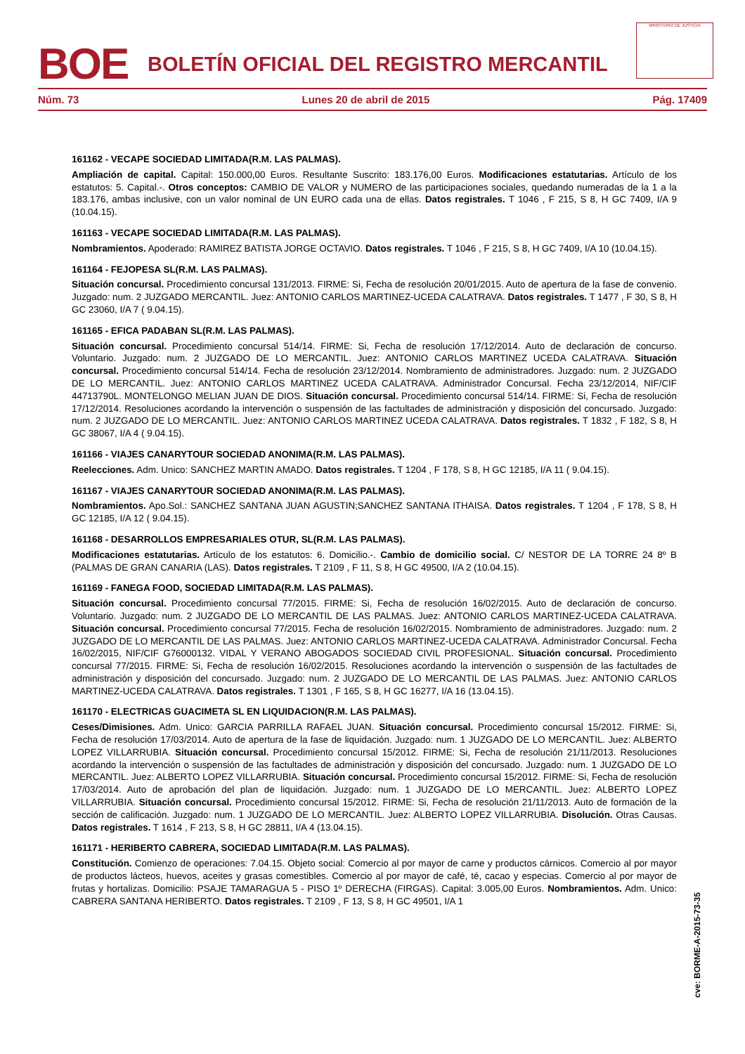BOE
BOLETÍN OFICIAL DEL REGISTRO MERCANTIL
MINISTERIO DE JUSTICIA
Núm. 73 Lunes 20 de abril de 2015 Pág. 17409
161162 - VECAPE SOCIEDAD LIMITADA(R.M. LAS PALMAS).
Ampliación de capital. Capital: 150.000,00 Euros. Resultante Suscrito: 183.176,00 Euros. Modificaciones estatutarias. Artículo de los estatutos: 5. Capital.-. Otros conceptos: CAMBIO DE VALOR y NUMERO de las participaciones sociales, quedando numeradas de la 1 a la 183.176, ambas inclusive, con un valor nominal de UN EURO cada una de ellas. Datos registrales. T 1046 , F 215, S 8, H GC 7409, I/A 9 (10.04.15).
161163 - VECAPE SOCIEDAD LIMITADA(R.M. LAS PALMAS).
Nombramientos. Apoderado: RAMIREZ BATISTA JORGE OCTAVIO. Datos registrales. T 1046 , F 215, S 8, H GC 7409, I/A 10 (10.04.15).
161164 - FEJOPESA SL(R.M. LAS PALMAS).
Situación concursal. Procedimiento concursal 131/2013. FIRME: Si, Fecha de resolución 20/01/2015. Auto de apertura de la fase de convenio. Juzgado: num. 2 JUZGADO MERCANTIL. Juez: ANTONIO CARLOS MARTINEZ-UCEDA CALATRAVA. Datos registrales. T 1477 , F 30, S 8, H GC 23060, I/A 7 ( 9.04.15).
161165 - EFICA PADABAN SL(R.M. LAS PALMAS).
Situación concursal. Procedimiento concursal 514/14. FIRME: Si, Fecha de resolución 17/12/2014. Auto de declaración de concurso. Voluntario. Juzgado: num. 2 JUZGADO DE LO MERCANTIL. Juez: ANTONIO CARLOS MARTINEZ UCEDA CALATRAVA. Situación concursal. Procedimiento concursal 514/14. Fecha de resolución 23/12/2014. Nombramiento de administradores. Juzgado: num. 2 JUZGADO DE LO MERCANTIL. Juez: ANTONIO CARLOS MARTINEZ UCEDA CALATRAVA. Administrador Concursal. Fecha 23/12/2014, NIF/CIF 44713790L. MONTELONGO MELIAN JUAN DE DIOS. Situación concursal. Procedimiento concursal 514/14. FIRME: Si, Fecha de resolución 17/12/2014. Resoluciones acordando la intervención o suspensión de las factultades de administración y disposición del concursado. Juzgado: num. 2 JUZGADO DE LO MERCANTIL. Juez: ANTONIO CARLOS MARTINEZ UCEDA CALATRAVA. Datos registrales. T 1832 , F 182, S 8, H GC 38067, I/A 4 ( 9.04.15).
161166 - VIAJES CANARYTOUR SOCIEDAD ANONIMA(R.M. LAS PALMAS).
Reelecciones. Adm. Unico: SANCHEZ MARTIN AMADO. Datos registrales. T 1204 , F 178, S 8, H GC 12185, I/A 11 ( 9.04.15).
161167 - VIAJES CANARYTOUR SOCIEDAD ANONIMA(R.M. LAS PALMAS).
Nombramientos. Apo.Sol.: SANCHEZ SANTANA JUAN AGUSTIN;SANCHEZ SANTANA ITHAISA. Datos registrales. T 1204 , F 178, S 8, H GC 12185, I/A 12 ( 9.04.15).
161168 - DESARROLLOS EMPRESARIALES OTUR, SL(R.M. LAS PALMAS).
Modificaciones estatutarias. Artículo de los estatutos: 6. Domicilio.-. Cambio de domicilio social. C/ NESTOR DE LA TORRE 24 8º B (PALMAS DE GRAN CANARIA (LAS). Datos registrales. T 2109 , F 11, S 8, H GC 49500, I/A 2 (10.04.15).
161169 - FANEGA FOOD, SOCIEDAD LIMITADA(R.M. LAS PALMAS).
Situación concursal. Procedimiento concursal 77/2015. FIRME: Si, Fecha de resolución 16/02/2015. Auto de declaración de concurso. Voluntario. Juzgado: num. 2 JUZGADO DE LO MERCANTIL DE LAS PALMAS. Juez: ANTONIO CARLOS MARTINEZ-UCEDA CALATRAVA. Situación concursal. Procedimiento concursal 77/2015. Fecha de resolución 16/02/2015. Nombramiento de administradores. Juzgado: num. 2 JUZGADO DE LO MERCANTIL DE LAS PALMAS. Juez: ANTONIO CARLOS MARTINEZ-UCEDA CALATRAVA. Administrador Concursal. Fecha 16/02/2015, NIF/CIF G76000132. VIDAL Y VERANO ABOGADOS SOCIEDAD CIVIL PROFESIONAL. Situación concursal. Procedimiento concursal 77/2015. FIRME: Si, Fecha de resolución 16/02/2015. Resoluciones acordando la intervención o suspensión de las factultades de administración y disposición del concursado. Juzgado: num. 2 JUZGADO DE LO MERCANTIL DE LAS PALMAS. Juez: ANTONIO CARLOS MARTINEZ-UCEDA CALATRAVA. Datos registrales. T 1301 , F 165, S 8, H GC 16277, I/A 16 (13.04.15).
161170 - ELECTRICAS GUACIMETA SL EN LIQUIDACION(R.M. LAS PALMAS).
Ceses/Dimisiones. Adm. Unico: GARCIA PARRILLA RAFAEL JUAN. Situación concursal. Procedimiento concursal 15/2012. FIRME: Si, Fecha de resolución 17/03/2014. Auto de apertura de la fase de liquidación. Juzgado: num. 1 JUZGADO DE LO MERCANTIL. Juez: ALBERTO LOPEZ VILLARRUBIA. Situación concursal. Procedimiento concursal 15/2012. FIRME: Si, Fecha de resolución 21/11/2013. Resoluciones acordando la intervención o suspensión de las factultades de administración y disposición del concursado. Juzgado: num. 1 JUZGADO DE LO MERCANTIL. Juez: ALBERTO LOPEZ VILLARRUBIA. Situación concursal. Procedimiento concursal 15/2012. FIRME: Si, Fecha de resolución 17/03/2014. Auto de aprobación del plan de liquidación. Juzgado: num. 1 JUZGADO DE LO MERCANTIL. Juez: ALBERTO LOPEZ VILLARRUBIA. Situación concursal. Procedimiento concursal 15/2012. FIRME: Si, Fecha de resolución 21/11/2013. Auto de formación de la sección de calificación. Juzgado: num. 1 JUZGADO DE LO MERCANTIL. Juez: ALBERTO LOPEZ VILLARRUBIA. Disolución. Otras Causas. Datos registrales. T 1614 , F 213, S 8, H GC 28811, I/A 4 (13.04.15).
161171 - HERIBERTO CABRERA, SOCIEDAD LIMITADA(R.M. LAS PALMAS).
Constitución. Comienzo de operaciones: 7.04.15. Objeto social: Comercio al por mayor de carne y productos cárnicos. Comercio al por mayor de productos lácteos, huevos, aceites y grasas comestibles. Comercio al por mayor de café, té, cacao y especias. Comercio al por mayor de frutas y hortalizas. Domicilio: PSAJE TAMARAGUA 5 - PISO 1º DERECHA (FIRGAS). Capital: 3.005,00 Euros. Nombramientos. Adm. Unico: CABRERA SANTANA HERIBERTO. Datos registrales. T 2109 , F 13, S 8, H GC 49501, I/A 1
cve: BORME-A-2015-73-35